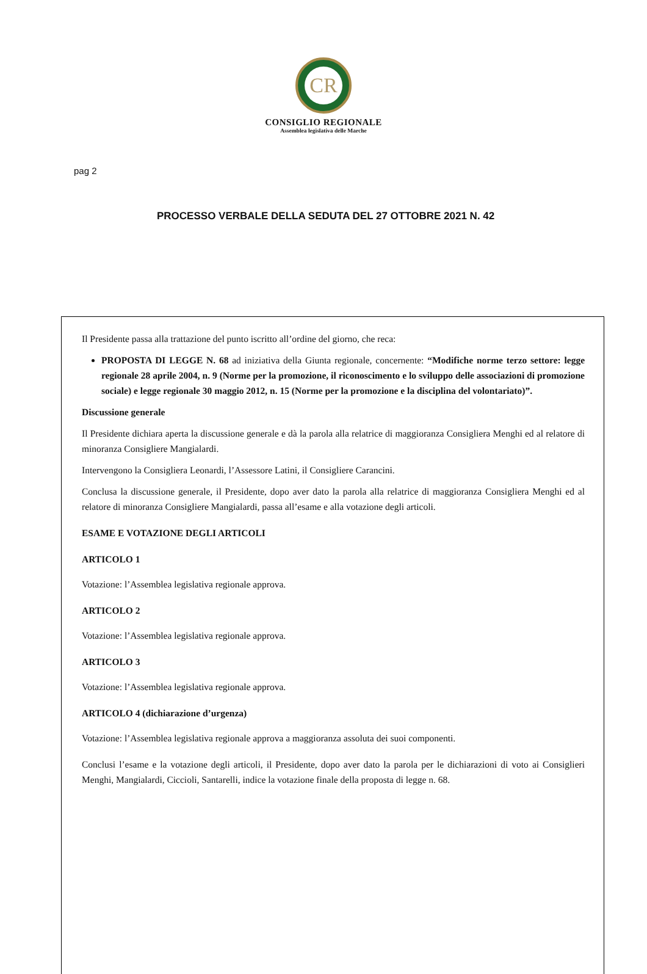CR
CONSIGLIO REGIONALE
Assemblea legislativa delle Marche
pag 2
PROCESSO VERBALE DELLA SEDUTA DEL 27 OTTOBRE 2021 N. 42
Il Presidente passa alla trattazione del punto iscritto all’ordine del giorno, che reca:
PROPOSTA DI LEGGE N. 68 ad iniziativa della Giunta regionale, concernente: “Modifiche norme terzo settore: legge regionale 28 aprile 2004, n. 9 (Norme per la promozione, il riconoscimento e lo sviluppo delle associazioni di promozione sociale) e legge regionale 30 maggio 2012, n. 15 (Norme per la promozione e la disciplina del volontariato)”.
Discussione generale
Il Presidente dichiara aperta la discussione generale e dà la parola alla relatrice di maggioranza Consigliera Menghi ed al relatore di minoranza Consigliere Mangialardi.
Intervengono la Consigliera Leonardi, l’Assessore Latini, il Consigliere Carancini.
Conclusa la discussione generale, il Presidente, dopo aver dato la parola alla relatrice di maggioranza Consigliera Menghi ed al relatore di minoranza Consigliere Mangialardi, passa all’esame e alla votazione degli articoli.
ESAME E VOTAZIONE DEGLI ARTICOLI
ARTICOLO 1
Votazione: l’Assemblea legislativa regionale approva.
ARTICOLO 2
Votazione: l’Assemblea legislativa regionale approva.
ARTICOLO 3
Votazione: l’Assemblea legislativa regionale approva.
ARTICOLO 4 (dichiarazione d’urgenza)
Votazione: l’Assemblea legislativa regionale approva a maggioranza assoluta dei suoi componenti.
Conclusi l’esame e la votazione degli articoli, il Presidente, dopo aver dato la parola per le dichiarazioni di voto ai Consiglieri Menghi, Mangialardi, Ciccioli, Santarelli, indice la votazione finale della proposta di legge n. 68.